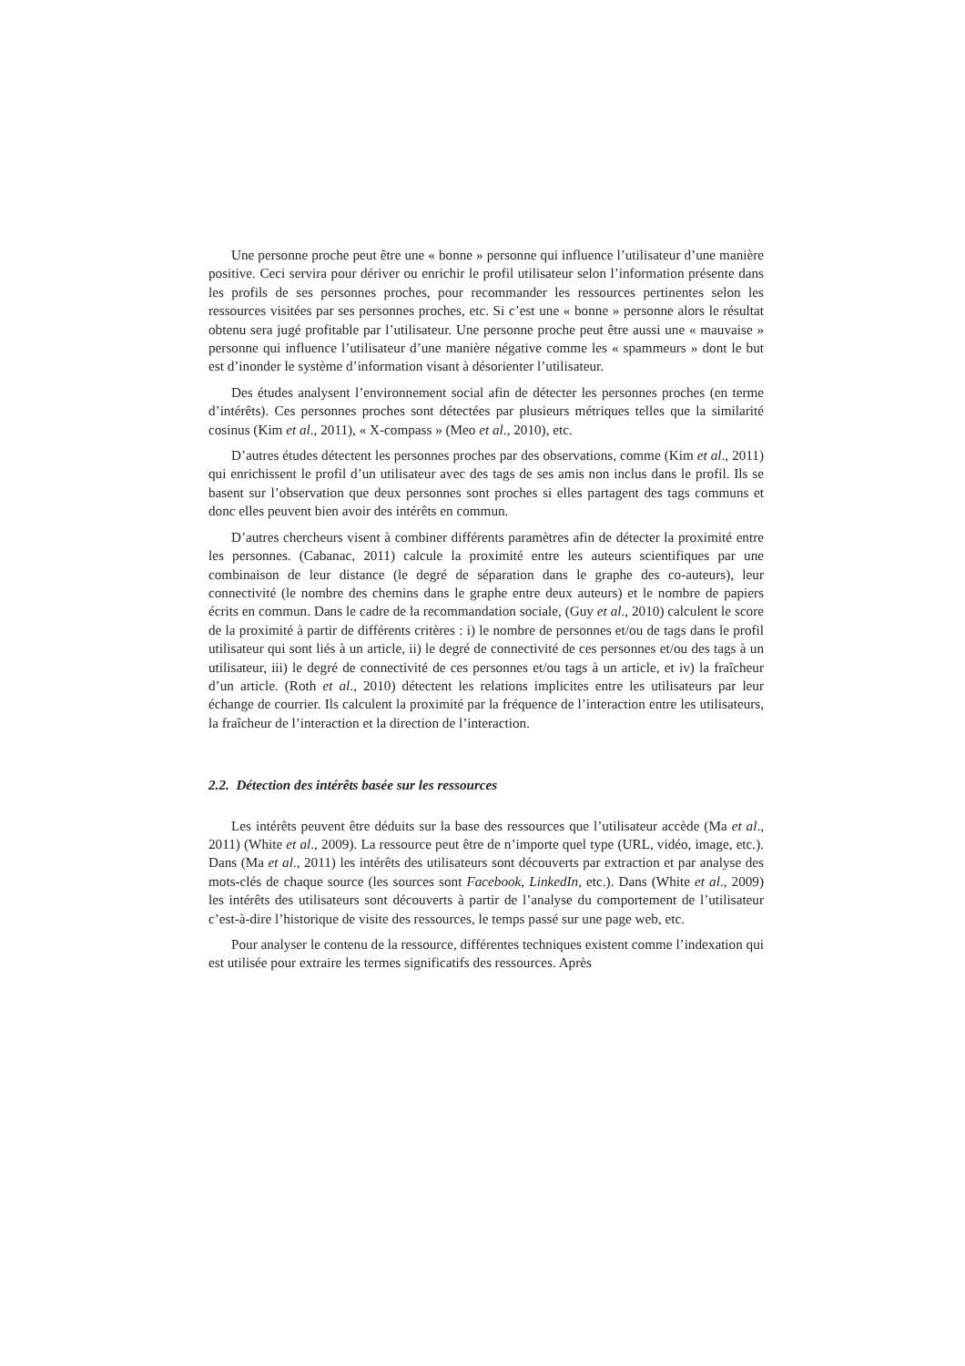Une personne proche peut être une « bonne » personne qui influence l’utilisateur d’une manière positive. Ceci servira pour dériver ou enrichir le profil utilisateur selon l’information présente dans les profils de ses personnes proches, pour recommander les ressources pertinentes selon les ressources visitées par ses personnes proches, etc. Si c’est une « bonne » personne alors le résultat obtenu sera jugé profitable par l’utilisateur. Une personne proche peut être aussi une « mauvaise » personne qui influence l’utilisateur d’une manière négative comme les « spammeurs » dont le but est d’inonder le système d’information visant à désorienter l’utilisateur.
Des études analysent l’environnement social afin de détecter les personnes proches (en terme d’intérêts). Ces personnes proches sont détectées par plusieurs métriques telles que la similarité cosinus (Kim et al., 2011), « X-compass » (Meo et al., 2010), etc.
D’autres études détectent les personnes proches par des observations, comme (Kim et al., 2011) qui enrichissent le profil d’un utilisateur avec des tags de ses amis non inclus dans le profil. Ils se basent sur l’observation que deux personnes sont proches si elles partagent des tags communs et donc elles peuvent bien avoir des intérêts en commun.
D’autres chercheurs visent à combiner différents paramètres afin de détecter la proximité entre les personnes. (Cabanac, 2011) calcule la proximité entre les auteurs scientifiques par une combinaison de leur distance (le degré de séparation dans le graphe des co-auteurs), leur connectivité (le nombre des chemins dans le graphe entre deux auteurs) et le nombre de papiers écrits en commun. Dans le cadre de la recommandation sociale, (Guy et al., 2010) calculent le score de la proximité à partir de différents critères : i) le nombre de personnes et/ou de tags dans le profil utilisateur qui sont liés à un article, ii) le degré de connectivité de ces personnes et/ou des tags à un utilisateur, iii) le degré de connectivité de ces personnes et/ou tags à un article, et iv) la fraîcheur d’un article. (Roth et al., 2010) détectent les relations implicites entre les utilisateurs par leur échange de courrier. Ils calculent la proximité par la fréquence de l’interaction entre les utilisateurs, la fraîcheur de l’interaction et la direction de l’interaction.
2.2. Détection des intérêts basée sur les ressources
Les intérêts peuvent être déduits sur la base des ressources que l’utilisateur accède (Ma et al., 2011) (White et al., 2009). La ressource peut être de n’importe quel type (URL, vidéo, image, etc.). Dans (Ma et al., 2011) les intérêts des utilisateurs sont découverts par extraction et par analyse des mots-clés de chaque source (les sources sont Facebook, LinkedIn, etc.). Dans (White et al., 2009) les intérêts des utilisateurs sont découverts à partir de l’analyse du comportement de l’utilisateur c’est-à-dire l’historique de visite des ressources, le temps passé sur une page web, etc.
Pour analyser le contenu de la ressource, différentes techniques existent comme l’indexation qui est utilisée pour extraire les termes significatifs des ressources. Après